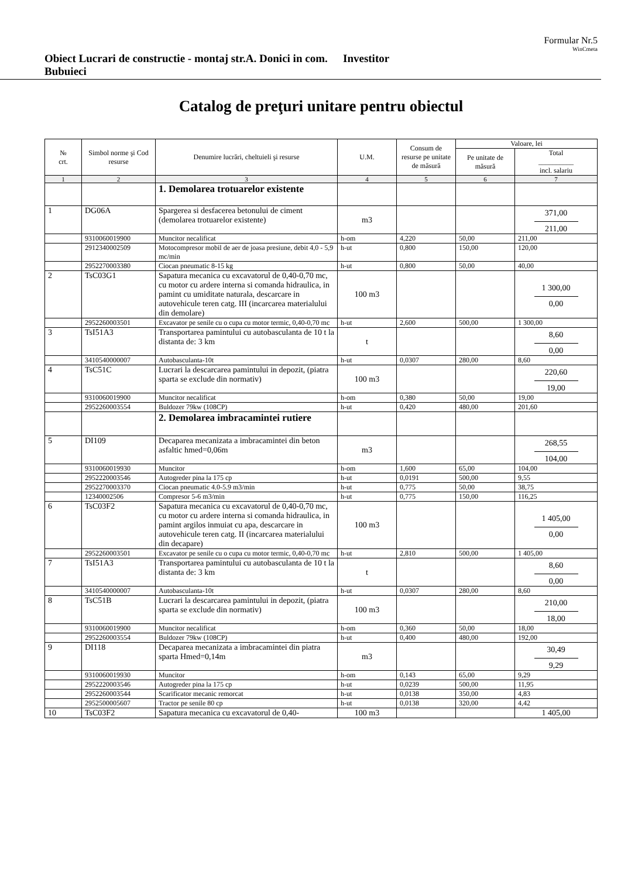Formular Nr.5
WinCmeta
Obiect Lucrari de constructie - montaj str.A. Donici in com. Bubuieci
Investitor
Catalog de preţuri unitare pentru obiectul
| № crt. | Simbol norme şi Cod resurse | Denumire lucrări, cheltuieli şi resurse | U.M. | Consum de resurse pe unitate de măsură | Valoare, lei | |
| --- | --- | --- | --- | --- | --- | --- |
| | | | | | Pe unitate de măsură | Total __________ incl. salariu |
| 1 | 2 | 3 | 4 | 5 | 6 | 7 |
| | | 1. Demolarea trotuarelor existente | | | | |
| 1 | DG06A | Spargerea si desfacerea betonului de ciment (demolarea trotuarelor existente) | m3 | | | 371,00 211,00 |
| | 9310060019900 | Muncitor necalificat | h-om | 4,220 | 50,00 | 211,00 |
| | 2912340002509 | Motocompresor mobil de aer de joasa presiune, debit 4,0 - 5,9 mc/min | h-ut | 0,800 | 150,00 | 120,00 |
| | 2952270003380 | Ciocan pneumatic 8-15 kg | h-ut | 0,800 | 50,00 | 40,00 |
| 2 | TsC03G1 | Sapatura mecanica cu excavatorul de 0,40-0,70 mc, cu motor cu ardere interna si comanda hidraulica, in pamint cu umiditate naturala, descarcare in autovehicule teren catg. III (incarcarea materialului din demolare) | 100 m3 | | | 1 300,00 0,00 |
| | 2952260003501 | Excavator pe senile cu o cupa cu motor termic, 0,40-0,70 mc | h-ut | 2,600 | 500,00 | 1 300,00 |
| 3 | TsI51A3 | Transportarea pamintului cu autobasculanta de 10 t la distanta de: 3 km | t | | | 8,60 0,00 |
| | 3410540000007 | Autobasculanta-10t | h-ut | 0,0307 | 280,00 | 8,60 |
| 4 | TsC51C | Lucrari la descarcarea pamintului in depozit, (piatra sparta se exclude din normativ) | 100 m3 | | | 220,60 19,00 |
| | 9310060019900 | Muncitor necalificat | h-om | 0,380 | 50,00 | 19,00 |
| | 2952260003554 | Buldozer 79kw (108CP) | h-ut | 0,420 | 480,00 | 201,60 |
| | | 2. Demolarea imbracamintei rutiere | | | | |
| 5 | DI109 | Decaparea mecanizata a imbracamintei din beton asfaltic hmed=0,06m | m3 | | | 268,55 104,00 |
| | 9310060019930 | Muncitor | h-om | 1,600 | 65,00 | 104,00 |
| | 2952220003546 | Autogreder pina la 175 cp | h-ut | 0,0191 | 500,00 | 9,55 |
| | 2952270003370 | Ciocan pneumatic 4.0-5.9 m3/min | h-ut | 0,775 | 50,00 | 38,75 |
| | 12340002506 | Compresor 5-6 m3/min | h-ut | 0,775 | 150,00 | 116,25 |
| 6 | TsC03F2 | Sapatura mecanica cu excavatorul de 0,40-0,70 mc, cu motor cu ardere interna si comanda hidraulica, in pamint argilos inmuiat cu apa, descarcare in autovehicule teren catg. II (incarcarea materialului din decapare) | 100 m3 | | | 1 405,00 0,00 |
| | 2952260003501 | Excavator pe senile cu o cupa cu motor termic, 0,40-0,70 mc | h-ut | 2,810 | 500,00 | 1 405,00 |
| 7 | TsI51A3 | Transportarea pamintului cu autobasculanta de 10 t la distanta de: 3 km | t | | | 8,60 0,00 |
| | 3410540000007 | Autobasculanta-10t | h-ut | 0,0307 | 280,00 | 8,60 |
| 8 | TsC51B | Lucrari la descarcarea pamintului in depozit, (piatra sparta se exclude din normativ) | 100 m3 | | | 210,00 18,00 |
| | 9310060019900 | Muncitor necalificat | h-om | 0,360 | 50,00 | 18,00 |
| | 2952260003554 | Buldozer 79kw (108CP) | h-ut | 0,400 | 480,00 | 192,00 |
| 9 | DI118 | Decaparea mecanizata a imbracamintei din piatra sparta Hmed=0,14m | m3 | | | 30,49 9,29 |
| | 9310060019930 | Muncitor | h-om | 0,143 | 65,00 | 9,29 |
| | 2952220003546 | Autogreder pina la 175 cp | h-ut | 0,0239 | 500,00 | 11,95 |
| | 2952260003544 | Scarificator mecanic remorcat | h-ut | 0,0138 | 350,00 | 4,83 |
| | 2952500005607 | Tractor pe senile 80 cp | h-ut | 0,0138 | 320,00 | 4,42 |
| 10 | TsC03F2 | Sapatura mecanica cu excavatorul de 0,40- | 100 m3 | | | 1 405,00 |